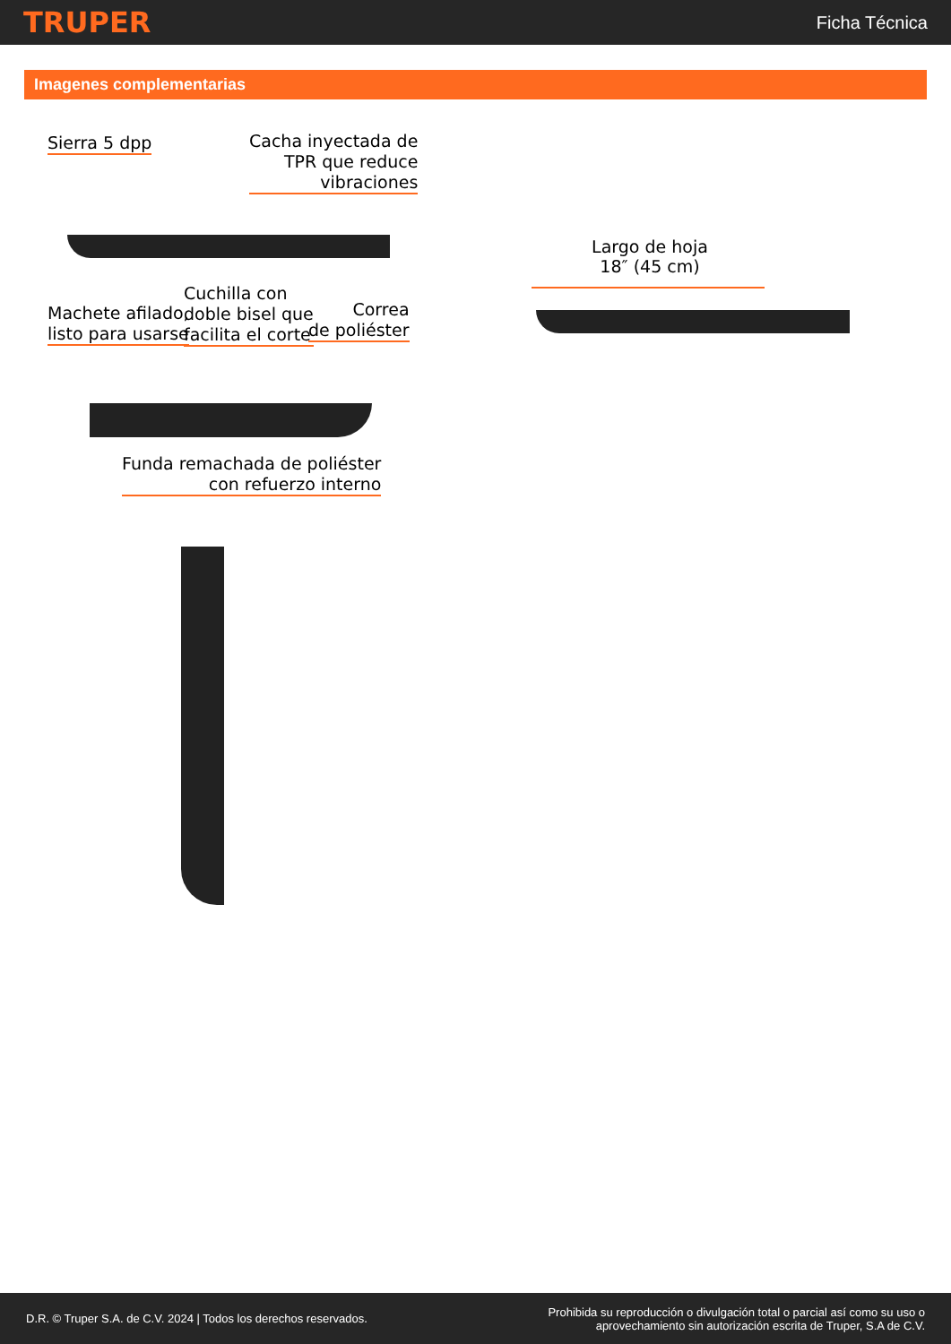TRUPER Ficha Técnica
Imagenes complementarias
Sierra 5 dpp
Cacha inyectada de
TPR que reduce
vibraciones
Machete afilado,
listo para usarse
Cuchilla con
doble bisel que
facilita el corte
Correa
de poliéster
Funda remachada de poliéster
con refuerzo interno
Largo de hoja
18″ (45 cm)
D.R. © Truper S.A. de C.V. 2024 | Todos los derechos reservados. Prohibida su reproducción o divulgación total o parcial así como su uso o
aprovechamiento sin autorización escrita de Truper, S.A de C.V.